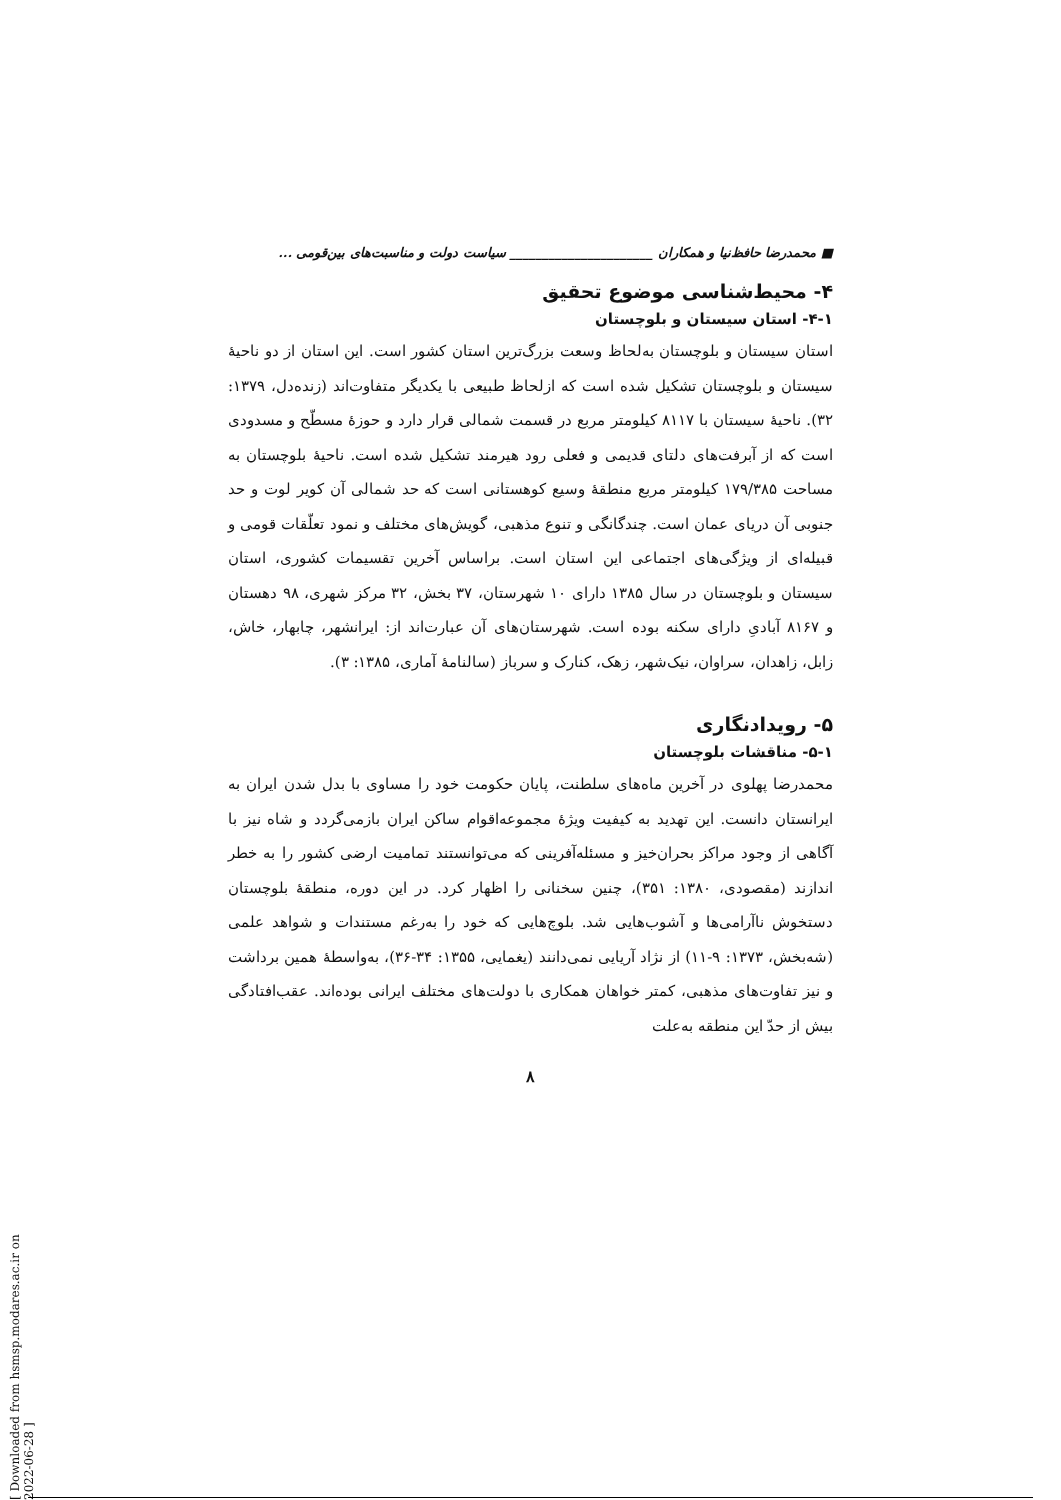■ محمدرضا حافظ‌نیا و همکاران ______________________ سیاست دولت و مناسبت‌های بین‌قومی ...
۴- محیط‌شناسی موضوع تحقیق
۴-۱- استان سیستان و بلوچستان
استان سیستان و بلوچستان به‌لحاظ وسعت بزرگ‌ترین استان کشور است. این استان از دو ناحیهٔ سیستان و بلوچستان تشکیل شده است که ازلحاظ طبیعی با یکدیگر متفاوت‌اند (زنده‌دل، ۱۳۷۹: ۳۲). ناحیهٔ سیستان با ۸۱۱۷ کیلومتر مربع در قسمت شمالی قرار دارد و حوزهٔ مسطّح و مسدودی است که از آبرفت‌های دلتای قدیمی و فعلی رود هیرمند تشکیل شده است. ناحیهٔ بلوچستان به مساحت ۱۷۹/۳۸۵ کیلومتر مربع منطقهٔ وسیع کوهستانی است که حد شمالی آن کویر لوت و حد جنوبی آن دریای عمان است. چندگانگی و تنوع مذهبی، گویش‌های مختلف و نمود تعلّقات قومی و قبیله‌ای از ویژگی‌های اجتماعی این استان است. براساس آخرین تقسیمات کشوری، استان سیستان و بلوچستان در سال ۱۳۸۵ دارای ۱۰ شهرستان، ۳۷ بخش، ۳۲ مرکز شهری، ۹۸ دهستان و ۸۱۶۷ آبادیِ دارای سکنه بوده است. شهرستان‌های آن عبارت‌اند از: ایرانشهر، چابهار، خاش، زابل، زاهدان، سراوان، نیک‌شهر، زهک، کنارک و سرباز (سالنامهٔ آماری، ۱۳۸۵: ۳).
۵- رویدادنگاری
۵-۱- مناقشات بلوچستان
محمدرضا پهلوی در آخرین ماه‌های سلطنت، پایان حکومت خود را مساوی با بدل شدن ایران به ایرانستان دانست. این تهدید به کیفیت ویژهٔ مجموعه‌اقوام ساکن ایران بازمی‌گردد و شاه نیز با آگاهی از وجود مراکز بحران‌خیز و مسئله‌آفرینی که می‌توانستند تمامیت ارضی کشور را به خطر اندازند (مقصودی، ۱۳۸۰: ۳۵۱)، چنین سخنانی را اظهار کرد. در این دوره، منطقهٔ بلوچستان دستخوش ناآرامی‌ها و آشوب‌هایی شد. بلوچ‌هایی که خود را به‌رغم مستندات و شواهد علمی (شه‌بخش، ۱۳۷۳: ۹-۱۱) از نژاد آریایی نمی‌دانند (یغمایی، ۱۳۵۵: ۳۴-۳۶)، به‌واسطهٔ همین برداشت و نیز تفاوت‌های مذهبی، کمتر خواهان همکاری با دولت‌های مختلف ایرانی بوده‌اند. عقب‌افتادگی بیش از حدّ این منطقه به‌علت
۸
[ Downloaded from hsmsp.modares.ac.ir on 2022-06-28 ]